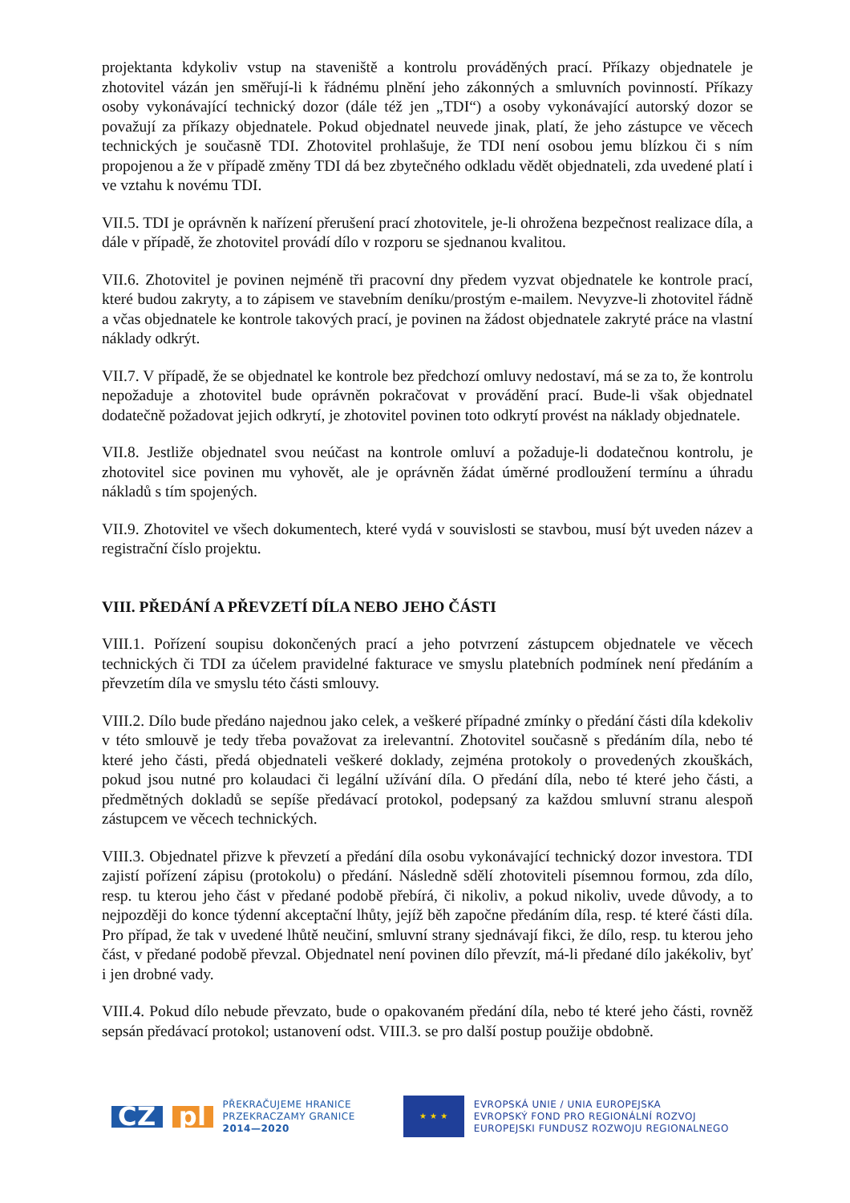projektanta kdykoliv vstup na staveniště a kontrolu prováděných prací. Příkazy objednatele je zhotovitel vázán jen směřují-li k řádnému plnění jeho zákonných a smluvních povinností. Příkazy osoby vykonávající technický dozor (dále též jen „TDI“) a osoby vykonávající autorský dozor se považují za příkazy objednatele. Pokud objednatel neuvede jinak, platí, že jeho zástupce ve věcech technických je současně TDI. Zhotovitel prohlašuje, že TDI není osobou jemu blízkou či s ním propojenou a že v případě změny TDI dá bez zbytečného odkladu vědět objednateli, zda uvedené platí i ve vztahu k novému TDI.
VII.5. TDI je oprávněn k nařízení přerušení prací zhotovitele, je-li ohrožena bezpečnost realizace díla, a dále v případě, že zhotovitel provádí dílo v rozporu se sjednanou kvalitou.
VII.6. Zhotovitel je povinen nejméně tři pracovní dny předem vyzvat objednatele ke kontrole prací, které budou zakryty, a to zápisem ve stavebním deníku/prostým e-mailem. Nevyzve-li zhotovitel řádně a včas objednatele ke kontrole takových prací, je povinen na žádost objednatele zakryté práce na vlastní náklady odkrýt.
VII.7. V případě, že se objednatel ke kontrole bez předchozí omluvy nedostaví, má se za to, že kontrolu nepožaduje a zhotovitel bude oprávněn pokračovat v provádění prací. Bude-li však objednatel dodatečně požadovat jejich odkrytí, je zhotovitel povinen toto odkrytí provést na náklady objednatele.
VII.8. Jestliže objednatel svou neúčast na kontrole omluví a požaduje-li dodatečnou kontrolu, je zhotovitel sice povinen mu vyhovět, ale je oprávněn žádat úměrné prodloužení termínu a úhradu nákladů s tím spojených.
VII.9. Zhotovitel ve všech dokumentech, které vydá v souvislosti se stavbou, musí být uveden název a registrační číslo projektu.
VIII. PŘEDÁNÍ A PŘEVZETÍ DÍLA NEBO JEHO ČÁSTI
VIII.1. Pořízení soupisu dokončených prací a jeho potvrzení zástupcem objednatele ve věcech technických či TDI za účelem pravidelné fakturace ve smyslu platebních podmínek není předáním a převzetím díla ve smyslu této části smlouvy.
VIII.2. Dílo bude předáno najednou jako celek, a veškeré případné zmínky o předání části díla kdekoliv v této smlouvě je tedy třeba považovat za irelevantní. Zhotovitel současně s předáním díla, nebo té které jeho části, předá objednateli veškeré doklady, zejména protokoly o provedených zkouškách, pokud jsou nutné pro kolaudaci či legální užívání díla. O předání díla, nebo té které jeho části, a předmětných dokladů se sepíše předávací protokol, podepsaný za každou smluvní stranu alespoň zástupcem ve věcech technických.
VIII.3. Objednatel přizve k převzetí a předání díla osobu vykonávající technický dozor investora. TDI zajistí pořízení zápisu (protokolu) o předání. Následně sdělí zhotoviteli písemnou formou, zda dílo, resp. tu kterou jeho část v předané podobě přebírá, či nikoliv, a pokud nikoliv, uvede důvody, a to nejpozději do konce týdenní akceptační lhůty, jejíž běh započne předáním díla, resp. té které části díla. Pro případ, že tak v uvedené lhůtě neučiní, smluvní strany sjednávají fikci, že dílo, resp. tu kterou jeho část, v předané podobě převzal. Objednatel není povinen dílo převzít, má-li předané dílo jakékoliv, byť i jen drobné vady.
VIII.4. Pokud dílo nebude převzato, bude o opakovaném předání díla, nebo té které jeho části, rovněž sepsán předávací protokol; ustanovení odst. VIII.3. se pro další postup použije obdobně.
CZ pl
PŘEKRAČUJEME HRANICE
PRZEKRACZAMY GRANICE
2014—2020
★ ★ ★
EVROPSKÁ UNIE / UNIA EUROPEJSKA
EVROPSKÝ FOND PRO REGIONÁLNÍ ROZVOJ
EUROPEJSKI FUNDUSZ ROZWOJU REGIONALNEGO